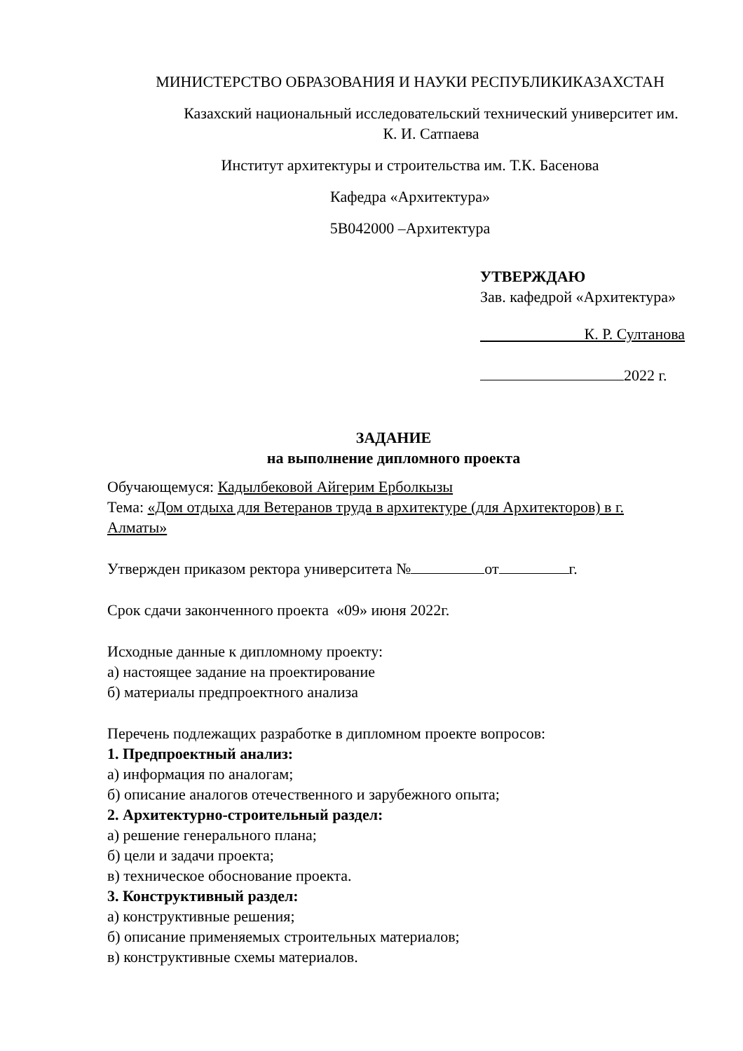МИНИСТЕРСТВО ОБРАЗОВАНИЯ И НАУКИ РЕСПУБЛИКИКАЗАХСТАН
Казахский национальный исследовательский технический университет им.
К. И. Сатпаева
Институт архитектуры и строительства им. Т.К. Басенова
Кафедра «Архитектура»
5В042000 –Архитектура
УТВЕРЖДАЮ
Зав. кафедрой «Архитектура»
К. Р. Султанова
2022 г.
ЗАДАНИЕ
на выполнение дипломного проекта
Обучающемуся: Кадылбековой Айгерим Ерболкызы
Тема: «Дом отдыха для Ветеранов труда в архитектуре (для Архитекторов) в г. Алматы»
Утвержден приказом ректора университета № от г.
Срок сдачи законченного проекта «09» июня 2022г.
Исходные данные к дипломному проекту:
а) настоящее задание на проектирование
б) материалы предпроектного анализа
Перечень подлежащих разработке в дипломном проекте вопросов:
1. Предпроектный анализ:
а) информация по аналогам;
б) описание аналогов отечественного и зарубежного опыта;
2. Архитектурно-строительный раздел:
а) решение генерального плана;
б) цели и задачи проекта;
в) техническое обоснование проекта.
3. Конструктивный раздел:
а) конструктивные решения;
б) описание применяемых строительных материалов;
в) конструктивные схемы материалов.